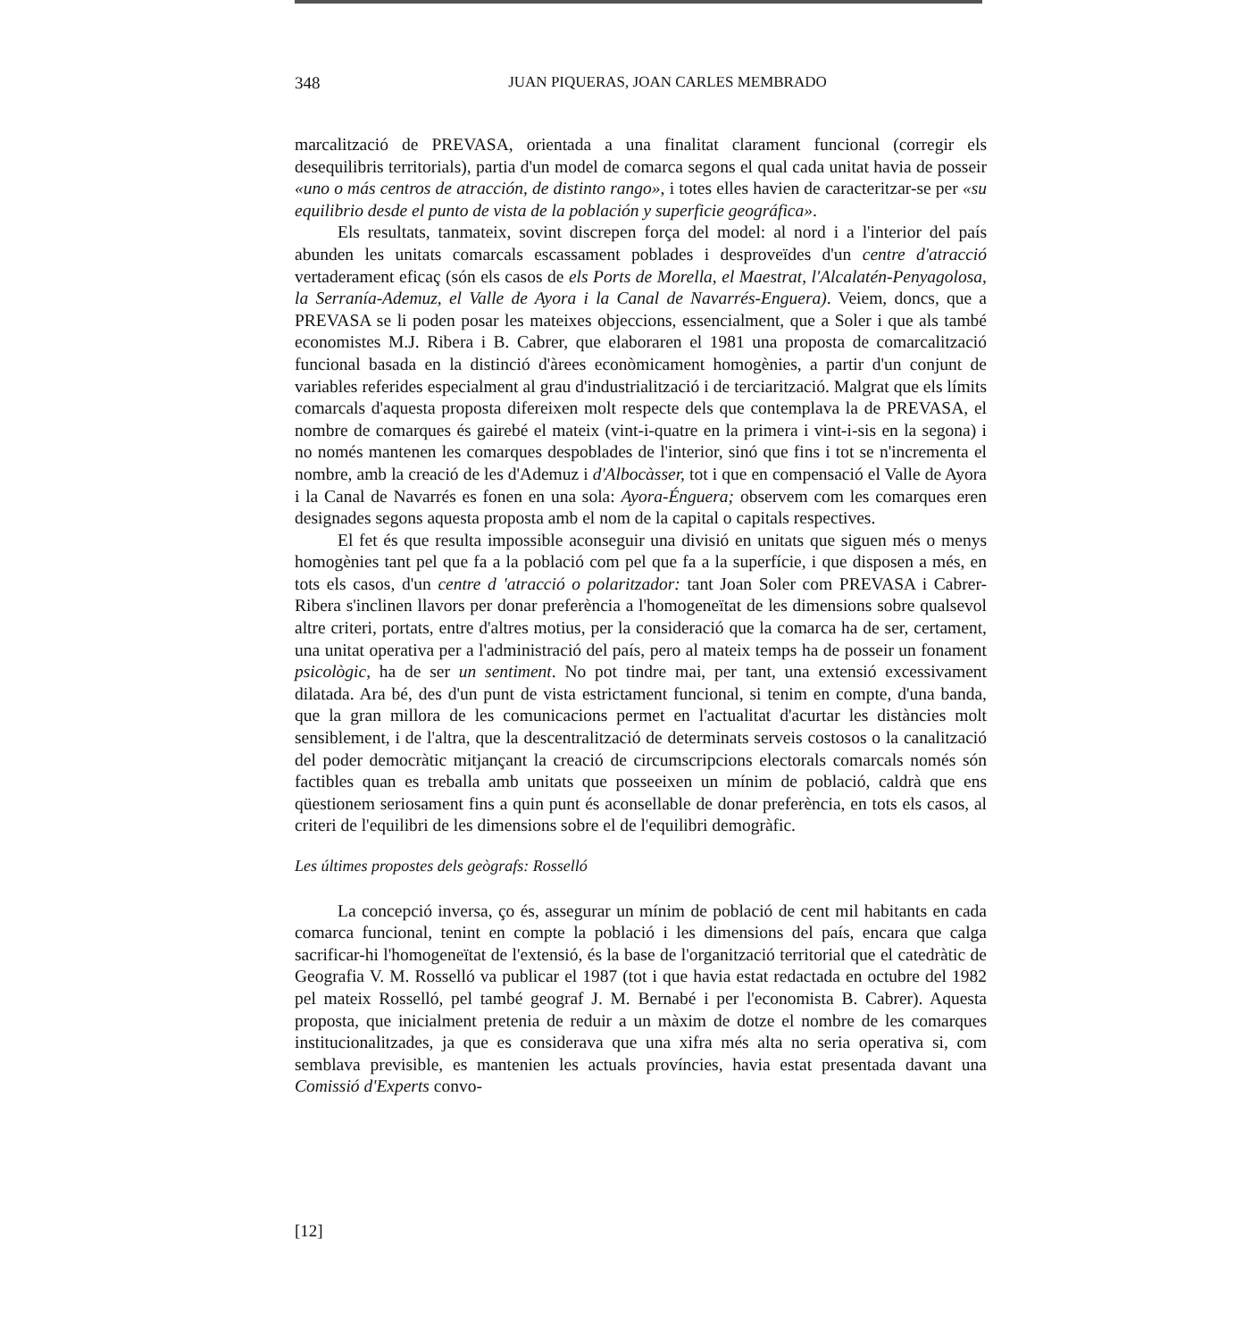348 JUAN PIQUERAS, JOAN CARLES MEMBRADO
marcalització de PREVASA, orientada a una finalitat clarament funcional (corregir els desequilibris territorials), partia d'un model de comarca segons el qual cada unitat havia de posseir «uno o más centros de atracción, de distinto rango», i totes elles havien de caracteritzar-se per «su equilibrio desde el punto de vista de la población y superficie geográfica».
Els resultats, tanmateix, sovint discrepen força del model: al nord i a l'interior del país abunden les unitats comarcals escassament poblades i desproveïdes d'un centre d'atracció vertaderament eficaç (són els casos de els Ports de Morella, el Maestrat, l'Alcalatén-Penyagolosa, la Serranía-Ademuz, el Valle de Ayora i la Canal de Navarrés-Enguera). Veiem, doncs, que a PREVASA se li poden posar les mateixes objeccions, essencialment, que a Soler i que als també economistes M.J. Ribera i B. Cabrer, que elaboraren el 1981 una proposta de comarcalització funcional basada en la distinció d'àrees econòmicament homogènies, a partir d'un conjunt de variables referides especialment al grau d'industrialització i de terciarització. Malgrat que els límits comarcals d'aquesta proposta difereixen molt respecte dels que contemplava la de PREVASA, el nombre de comarques és gairebé el mateix (vint-i-quatre en la primera i vint-i-sis en la segona) i no només mantenen les comarques despoblades de l'interior, sinó que fins i tot se n'incrementa el nombre, amb la creació de les d'Ademuz i d'Albocàsser, tot i que en compensació el Valle de Ayora i la Canal de Navarrés es fonen en una sola: Ayora-Énguera; observem com les comarques eren designades segons aquesta proposta amb el nom de la capital o capitals respectives.
El fet és que resulta impossible aconseguir una divisió en unitats que siguen més o menys homogènies tant pel que fa a la població com pel que fa a la superfície, i que disposen a més, en tots els casos, d'un centre d 'atracció o polaritzador: tant Joan Soler com PREVASA i Cabrer-Ribera s'inclinen llavors per donar preferència a l'homogeneïtat de les dimensions sobre qualsevol altre criteri, portats, entre d'altres motius, per la consideració que la comarca ha de ser, certament, una unitat operativa per a l'administració del país, pero al mateix temps ha de posseir un fonament psicològic, ha de ser un sentiment. No pot tindre mai, per tant, una extensió excessivament dilatada. Ara bé, des d'un punt de vista estrictament funcional, si tenim en compte, d'una banda, que la gran millora de les comunicacions permet en l'actualitat d'acurtar les distàncies molt sensiblement, i de l'altra, que la descentralització de determinats serveis costosos o la canalització del poder democràtic mitjançant la creació de circumscripcions electorals comarcals només són factibles quan es treballa amb unitats que posseeixen un mínim de població, caldrà que ens qüestionem seriosament fins a quin punt és aconsellable de donar preferència, en tots els casos, al criteri de l'equilibri de les dimensions sobre el de l'equilibri demogràfic.
Les últimes propostes dels geògrafs: Rosselló
La concepció inversa, ço és, assegurar un mínim de població de cent mil habitants en cada comarca funcional, tenint en compte la població i les dimensions del país, encara que calga sacrificar-hi l'homogeneïtat de l'extensió, és la base de l'organització territorial que el catedràtic de Geografia V. M. Rosselló va publicar el 1987 (tot i que havia estat redactada en octubre del 1982 pel mateix Rosselló, pel també geograf J. M. Bernabé i per l'economista B. Cabrer). Aquesta proposta, que inicialment pretenia de reduir a un màxim de dotze el nombre de les comarques institucionalitzades, ja que es considerava que una xifra més alta no seria operativa si, com semblava previsible, es mantenien les actuals províncies, havia estat presentada davant una Comissió d'Experts convo-
[12]